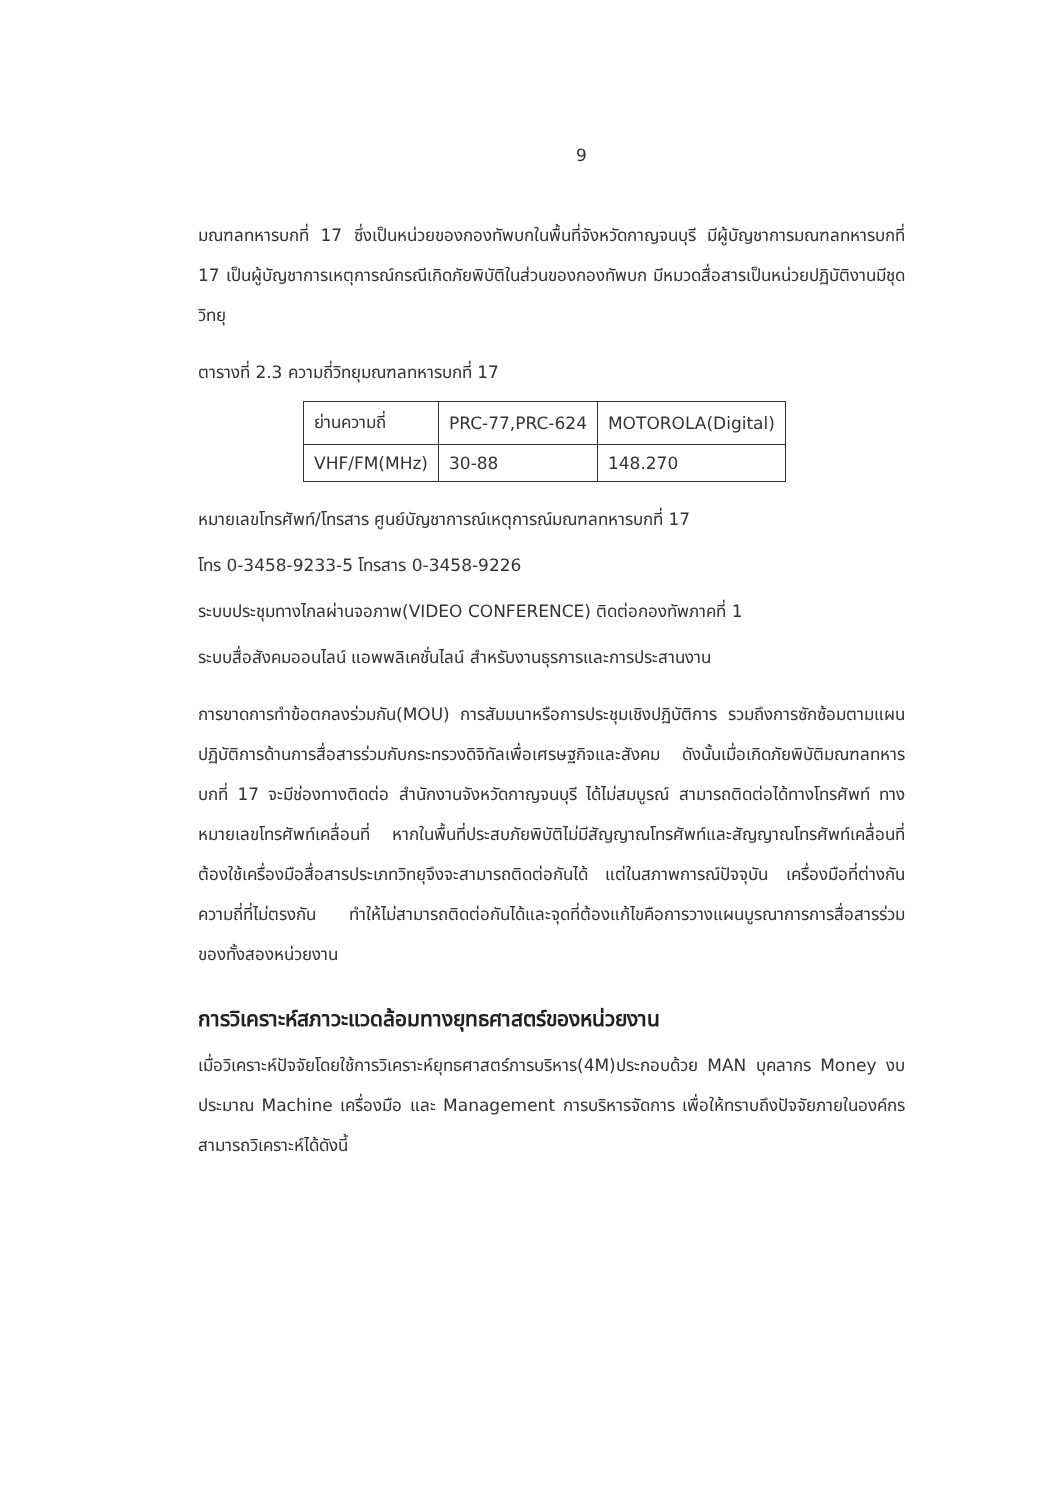9
มณฑลทหารบกที่ 17 ซึ่งเป็นหน่วยของกองทัพบกในพื้นที่จังหวัดกาญจนบุรี มีผู้บัญชาการมณฑลทหารบกที่ 17 เป็นผู้บัญชาการเหตุการณ์กรณีเกิดภัยพิบัติในส่วนของกองทัพบก มีหมวดสื่อสารเป็นหน่วยปฏิบัติงานมีชุดวิทยุ
ตารางที่ 2.3 ความถี่วิทยุมณฑลทหารบกที่ 17
| ย่านความถี่ | PRC-77,PRC-624 | MOTOROLA(Digital) |
| VHF/FM(MHz) | 30-88 | 148.270 |
หมายเลขโทรศัพท์/โทรสาร ศูนย์บัญชาการณ์เหตุการณ์มณฑลทหารบกที่ 17
โทร 0-3458-9233-5 โทรสาร 0-3458-9226
ระบบประชุมทางไกลผ่านจอภาพ(VIDEO CONFERENCE) ติดต่อกองทัพภาคที่ 1
ระบบสื่อสังคมออนไลน์ แอพพลิเคชั่นไลน์ สำหรับงานธุรการและการประสานงาน
การขาดการทำข้อตกลงร่วมกัน(MOU) การสัมมนาหรือการประชุมเชิงปฏิบัติการ รวมถึงการซักซ้อมตามแผนปฏิบัติการด้านการสื่อสารร่วมกับกระทรวงดิจิทัลเพื่อเศรษฐกิจและสังคม ดังนั้นเมื่อเกิดภัยพิบัติมณฑลทหารบกที่ 17 จะมีช่องทางติดต่อ สำนักงานจังหวัดกาญจนบุรี ได้ไม่สมบูรณ์ สามารถติดต่อได้ทางโทรศัพท์ ทางหมายเลขโทรศัพท์เคลื่อนที่ หากในพื้นที่ประสบภัยพิบัติไม่มีสัญญาณโทรศัพท์และสัญญาณโทรศัพท์เคลื่อนที่ ต้องใช้เครื่องมือสื่อสารประเภทวิทยุจึงจะสามารถติดต่อกันได้ แต่ในสภาพการณ์ปัจจุบัน เครื่องมือที่ต่างกัน ความถี่ที่ไม่ตรงกัน ทำให้ไม่สามารถติดต่อกันได้และจุดที่ต้องแก้ไขคือการวางแผนบูรณาการการสื่อสารร่วมของทั้งสองหน่วยงาน
การวิเคราะห์สภาวะแวดล้อมทางยุทธศาสตร์ของหน่วยงาน
เมื่อวิเคราะห์ปัจจัยโดยใช้การวิเคราะห์ยุทธศาสตร์การบริหาร(4M)ประกอบด้วย MAN บุคลากร Money งบประมาณ Machine เครื่องมือ และ Management การบริหารจัดการ เพื่อให้ทราบถึงปัจจัยภายในองค์กร สามารถวิเคราะห์ได้ดังนี้